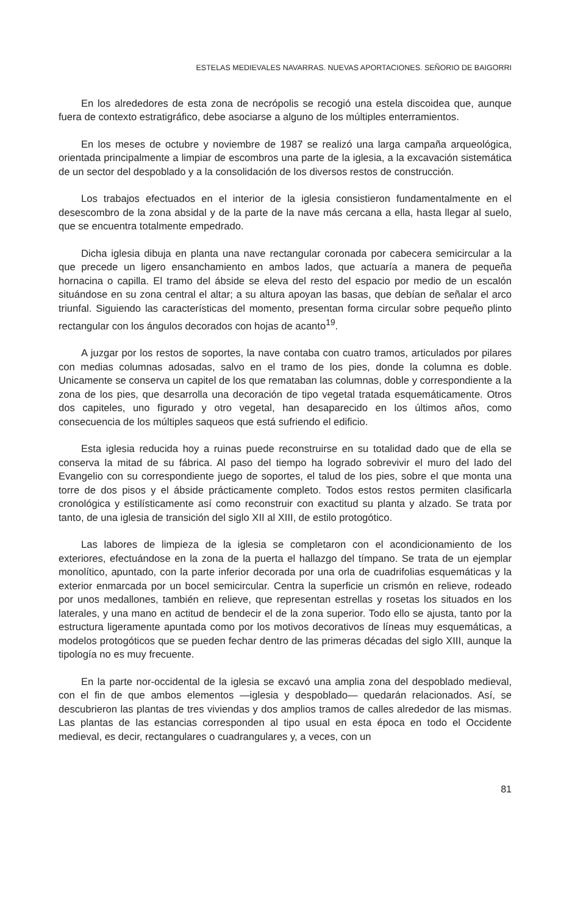ESTELAS MEDIEVALES NAVARRAS. NUEVAS APORTACIONES. SEÑORIO DE BAIGORRI
En los alrededores de esta zona de necrópolis se recogió una estela discoidea que, aunque fuera de contexto estratigráfico, debe asociarse a alguno de los múltiples enterramientos.
En los meses de octubre y noviembre de 1987 se realizó una larga campaña arqueológica, orientada principalmente a limpiar de escombros una parte de la iglesia, a la excavación sistemática de un sector del despoblado y a la consolidación de los diversos restos de construcción.
Los trabajos efectuados en el interior de la iglesia consistieron fundamentalmente en el desescombro de la zona absidal y de la parte de la nave más cercana a ella, hasta llegar al suelo, que se encuentra totalmente empedrado.
Dicha iglesia dibuja en planta una nave rectangular coronada por cabecera semicircular a la que precede un ligero ensanchamiento en ambos lados, que actuaría a manera de pequeña hornacina o capilla. El tramo del ábside se eleva del resto del espacio por medio de un escalón situándose en su zona central el altar; a su altura apoyan las basas, que debían de señalar el arco triunfal. Siguiendo las características del momento, presentan forma circular sobre pequeño plinto rectangular con los ángulos decorados con hojas de acanto<sup>19</sup>.
A juzgar por los restos de soportes, la nave contaba con cuatro tramos, articulados por pilares con medias columnas adosadas, salvo en el tramo de los pies, donde la columna es doble. Unicamente se conserva un capitel de los que remataban las columnas, doble y correspondiente a la zona de los pies, que desarrolla una decoración de tipo vegetal tratada esquemáticamente. Otros dos capiteles, uno figurado y otro vegetal, han desaparecido en los últimos años, como consecuencia de los múltiples saqueos que está sufriendo el edificio.
Esta iglesia reducida hoy a ruinas puede reconstruirse en su totalidad dado que de ella se conserva la mitad de su fábrica. Al paso del tiempo ha logrado sobrevivir el muro del lado del Evangelio con su correspondiente juego de soportes, el talud de los pies, sobre el que monta una torre de dos pisos y el ábside prácticamente completo. Todos estos restos permiten clasificarla cronológica y estilísticamente así como reconstruir con exactitud su planta y alzado. Se trata por tanto, de una iglesia de transición del siglo XII al XIII, de estilo protogótico.
Las labores de limpieza de la iglesia se completaron con el acondicionamiento de los exteriores, efectuándose en la zona de la puerta el hallazgo del tímpano. Se trata de un ejemplar monolítico, apuntado, con la parte inferior decorada por una orla de cuadrifolias esquemáticas y la exterior enmarcada por un bocel semicircular. Centra la superficie un crismón en relieve, rodeado por unos medallones, también en relieve, que representan estrellas y rosetas los situados en los laterales, y una mano en actitud de bendecir el de la zona superior. Todo ello se ajusta, tanto por la estructura ligeramente apuntada como por los motivos decorativos de líneas muy esquemáticas, a modelos protogóticos que se pueden fechar dentro de las primeras décadas del siglo XIII, aunque la tipología no es muy frecuente.
En la parte nor-occidental de la iglesia se excavó una amplia zona del despoblado medieval, con el fin de que ambos elementos —iglesia y despoblado— quedarán relacionados. Así, se descubrieron las plantas de tres viviendas y dos amplios tramos de calles alrededor de las mismas. Las plantas de las estancias corresponden al tipo usual en esta época en todo el Occidente medieval, es decir, rectangulares o cuadrangulares y, a veces, con un
81